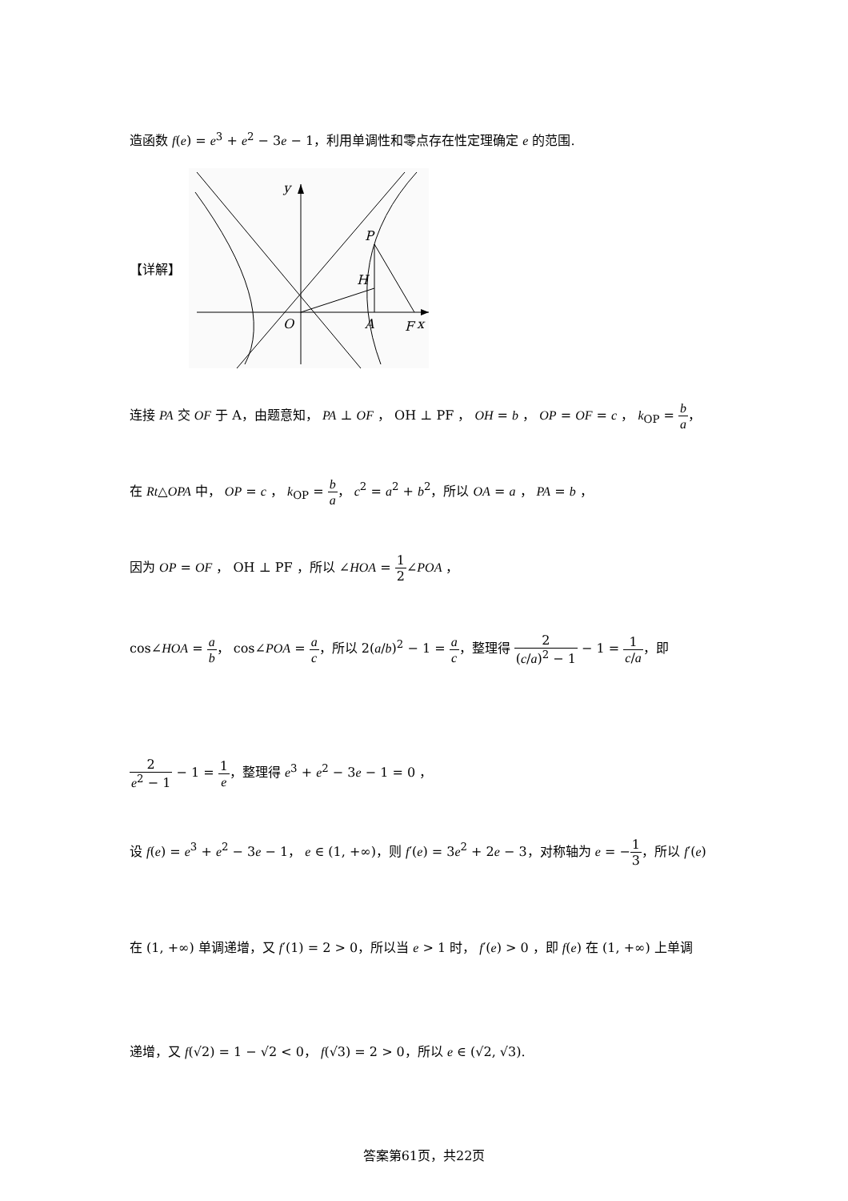造函数 f(e) = e<sup>3</sup> + e<sup>2</sup> − 3e − 1，利用单调性和零点存在性定理确定 e 的范围.
【详解】
y
P
H
O
A
F
x
连接 PA 交 OF 于 A，由题意知， PA ⊥ OF ， OH ⊥ PF ， OH = b ， OP = OF = c ， k<sub>OP</sub> = b a，
在 Rt△OPA 中， OP = c ， k<sub>OP</sub> = b a， c<sup>2</sup> = a<sup>2</sup> + b<sup>2</sup>，所以 OA = a ， PA = b ，
因为 OP = OF ， OH ⊥ PF ，所以 ∠HOA = 1 2∠POA ，
cos∠HOA = a b， cos∠POA = a c，所以 2(a/b)<sup>2</sup> − 1 = a c，整理得 2 (c/a)<sup>2</sup> − 1 − 1 = 1 c/a，即
2 e<sup>2</sup> − 1 − 1 = 1 e，整理得 e<sup>3</sup> + e<sup>2</sup> − 3e − 1 = 0 ，
设 f(e) = e<sup>3</sup> + e<sup>2</sup> − 3e − 1， e ∈ (1, +∞)，则 f′(e) = 3e<sup>2</sup> + 2e − 3，对称轴为 e = −1 3，所以 f′(e)
在 (1, +∞) 单调递增，又 f′(1) = 2 > 0，所以当 e > 1 时， f′(e) > 0 ，即 f(e) 在 (1, +∞) 上单调
递增，又 f(√2) = 1 − √2 < 0， f(√3) = 2 > 0，所以 e ∈ (√2, √3).
答案第61页，共22页